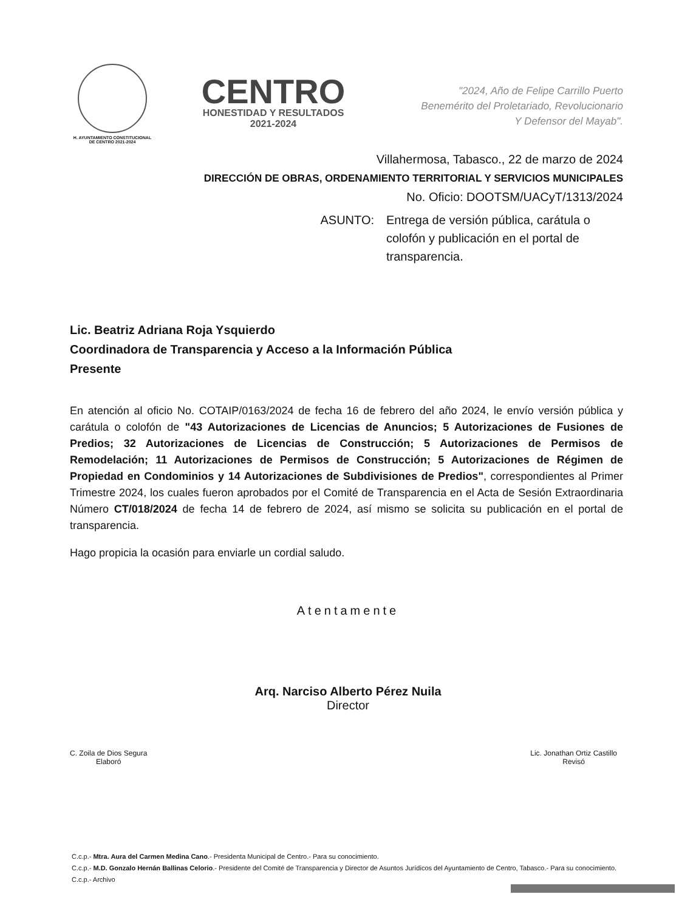H. AYUNTAMIENTO CONSTITUCIONAL
DE CENTRO 2021-2024
CENTRO
HONESTIDAD Y RESULTADOS
2021-2024
"2024, Año de Felipe Carrillo Puerto
Benemérito del Proletariado, Revolucionario
Y Defensor del Mayab".
Villahermosa, Tabasco., 22 de marzo de 2024
DIRECCIÓN DE OBRAS, ORDENAMIENTO TERRITORIAL Y SERVICIOS MUNICIPALES
No. Oficio: DOOTSM/UACyT/1313/2024
ASUNTO: Entrega de versión pública, carátula o colofón y publicación en el portal de transparencia.
Lic. Beatriz Adriana Roja Ysquierdo
Coordinadora de Transparencia y Acceso a la Información Pública
Presente
En atención al oficio No. COTAIP/0163/2024 de fecha 16 de febrero del año 2024, le envío versión pública y carátula o colofón de "43 Autorizaciones de Licencias de Anuncios; 5 Autorizaciones de Fusiones de Predios; 32 Autorizaciones de Licencias de Construcción; 5 Autorizaciones de Permisos de Remodelación; 11 Autorizaciones de Permisos de Construcción; 5 Autorizaciones de Régimen de Propiedad en Condominios y 14 Autorizaciones de Subdivisiones de Predios", correspondientes al Primer Trimestre 2024, los cuales fueron aprobados por el Comité de Transparencia en el Acta de Sesión Extraordinaria Número CT/018/2024 de fecha 14 de febrero de 2024, así mismo se solicita su publicación en el portal de transparencia.
Hago propicia la ocasión para enviarle un cordial saludo.
Atentamente
Arq. Narciso Alberto Pérez Nuila
Director
C. Zoila de Dios Segura
Elaboró
Lic. Jonathan Ortiz Castillo
Revisó
C.c.p.- Mtra. Aura del Carmen Medina Cano.- Presidenta Municipal de Centro.- Para su conocimiento.
C.c.p.- M.D. Gonzalo Hernán Ballinas Celorio.- Presidente del Comité de Transparencia y Director de Asuntos Jurídicos del Ayuntamiento de Centro, Tabasco.- Para su conocimiento.
C.c.p.- Archivo